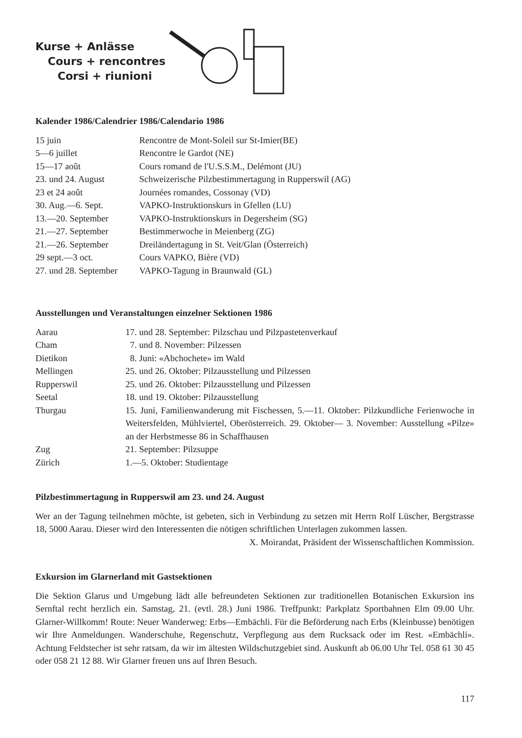Kurse + Anlässe
Cours + rencontres
Corsi + riunioni
Kalender 1986/Calendrier 1986/Calendario 1986
| 15 juin | Rencontre de Mont-Soleil sur St-Imier(BE) |
| 5—6 juillet | Rencontre le Gardot (NE) |
| 15—17 août | Cours romand de l'U.S.S.M., Delémont (JU) |
| 23. und 24. August | Schweizerische Pilzbestimmertagung in Rupperswil (AG) |
| 23 et 24 août | Journées romandes, Cossonay (VD) |
| 30. Aug.—6. Sept. | VAPKO-Instruktionskurs in Gfellen (LU) |
| 13.—20. September | VAPKO-Instruktionskurs in Degersheim (SG) |
| 21.—27. September | Bestimmerwoche in Meienberg (ZG) |
| 21.—26. September | Dreiländertagung in St. Veit/Glan (Österreich) |
| 29 sept.—3 oct. | Cours VAPKO, Bière (VD) |
| 27. und 28. September | VAPKO-Tagung in Braunwald (GL) |
Ausstellungen und Veranstaltungen einzelner Sektionen 1986
| Aarau | 17. und 28. September: Pilzschau und Pilzpastetenverkauf |
| Cham | 7. und 8. November: Pilzessen |
| Dietikon | 8. Juni: «Abchochete» im Wald |
| Mellingen | 25. und 26. Oktober: Pilzausstellung und Pilzessen |
| Rupperswil | 25. und 26. Oktober: Pilzausstellung und Pilzessen |
| Seetal | 18. und 19. Oktober: Pilzausstellung |
| Thurgau | 15. Juni, Familienwanderung mit Fischessen, 5.—11. Oktober: Pilzkundliche Ferienwoche in Weitersfelden, Mühlviertel, Oberösterreich. 29. Oktober— 3. November: Ausstellung «Pilze» an der Herbstmesse 86 in Schaffhausen |
| Zug | 21. September: Pilzsuppe |
| Zürich | 1.—5. Oktober: Studientage |
Pilzbestimmertagung in Rupperswil am 23. und 24. August
Wer an der Tagung teilnehmen möchte, ist gebeten, sich in Verbindung zu setzen mit Herrn Rolf Lüscher, Bergstrasse 18, 5000 Aarau. Dieser wird den Interessenten die nötigen schriftlichen Unterlagen zukommen lassen.
X. Moirandat, Präsident der Wissenschaftlichen Kommission.
Exkursion im Glarnerland mit Gastsektionen
Die Sektion Glarus und Umgebung lädt alle befreundeten Sektionen zur traditionellen Botanischen Exkursion ins Sernftal recht herzlich ein. Samstag, 21. (evtl. 28.) Juni 1986. Treffpunkt: Parkplatz Sportbahnen Elm 09.00 Uhr. Glarner-Willkomm! Route: Neuer Wanderweg: Erbs—Embächli. Für die Beförderung nach Erbs (Kleinbusse) benötigen wir Ihre Anmeldungen. Wanderschuhe, Regenschutz, Verpflegung aus dem Rucksack oder im Rest. «Embächli». Achtung Feldstecher ist sehr ratsam, da wir im ältesten Wildschutzgebiet sind. Auskunft ab 06.00 Uhr Tel. 058 61 30 45 oder 058 21 12 88. Wir Glarner freuen uns auf Ihren Besuch.
117